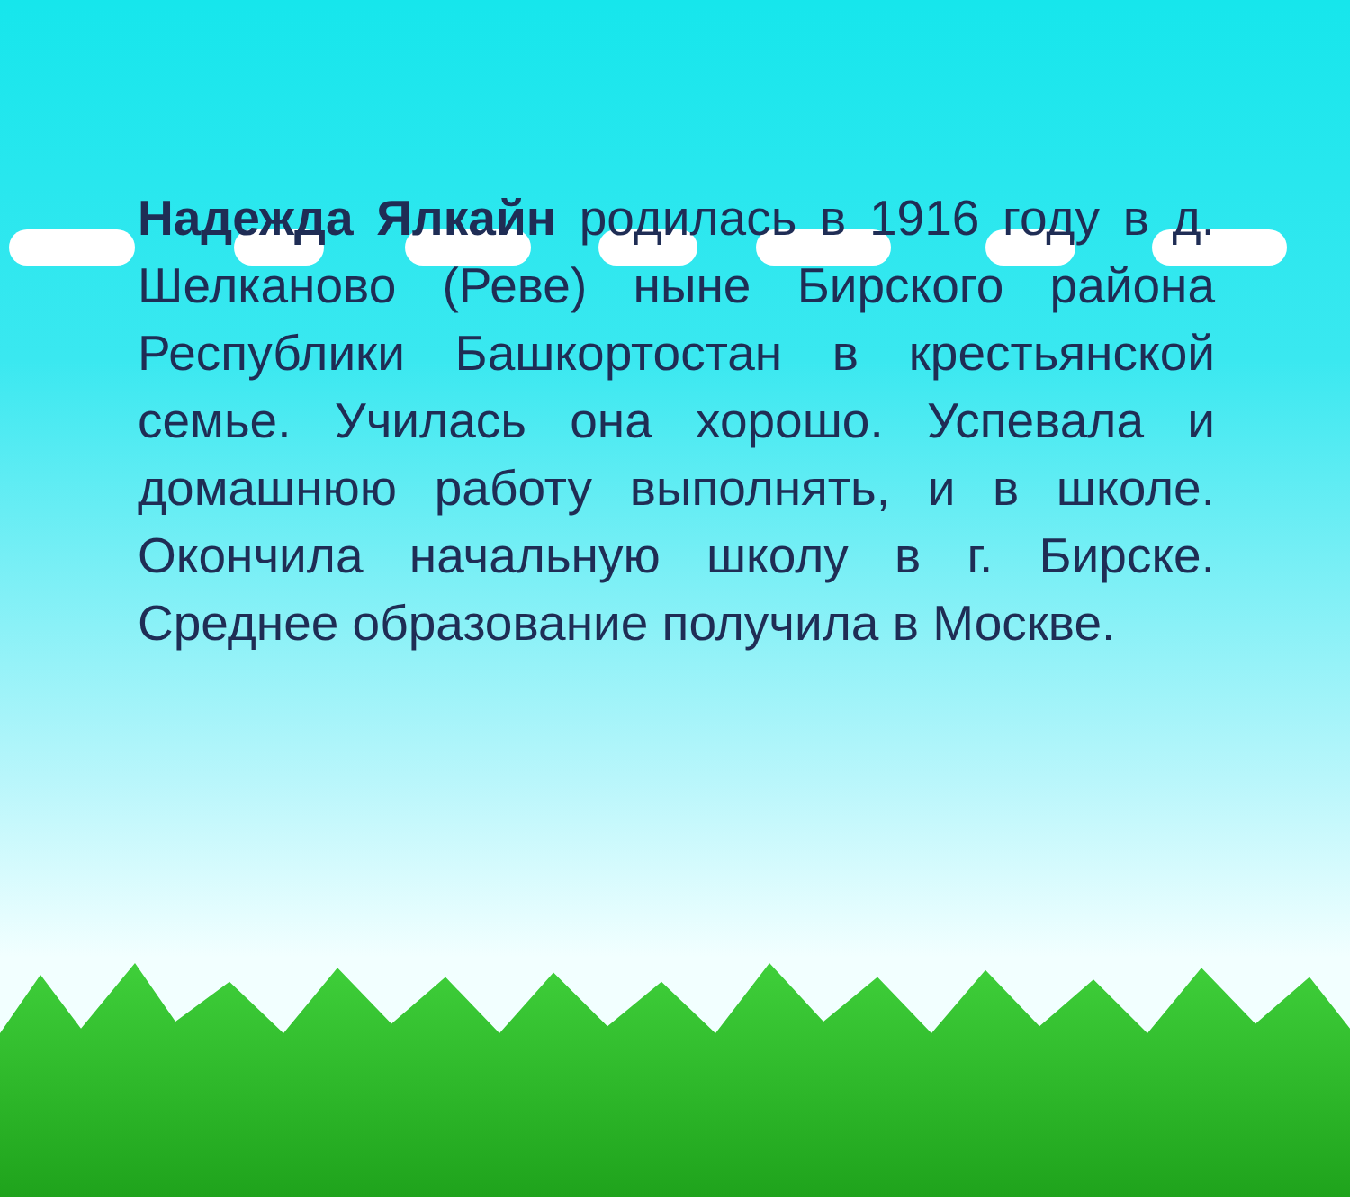Надежда Ялкайн родилась в 1916 году в д. Шелканово (Реве) ныне Бирского района Республики Башкортостан в крестьянской семье. Училась она хорошо. Успевала и домашнюю работу выполнять, и в школе. Окончила начальную школу в г. Бирске. Среднее образование получила в Москве.